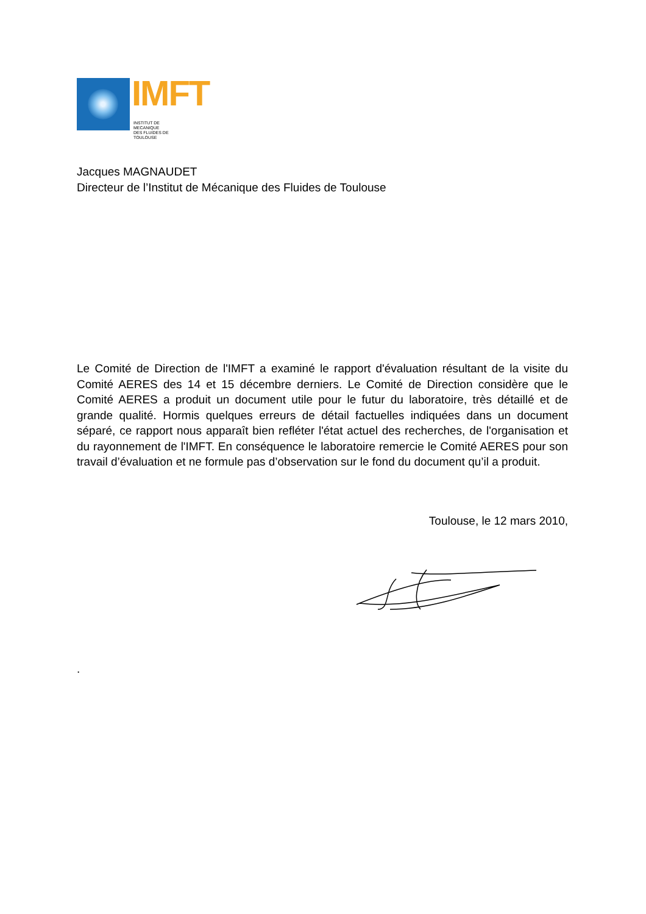IMFT
INSTITUT DE MECANIQUE
DES FLUIDES DE TOULOUSE
Jacques MAGNAUDET
Directeur de l’Institut de Mécanique des Fluides de Toulouse
Le Comité de Direction de l'IMFT a examiné le rapport d'évaluation résultant de la visite du Comité AERES des 14 et 15 décembre derniers. Le Comité de Direction considère que le Comité AERES a produit un document utile pour le futur du laboratoire, très détaillé et de grande qualité. Hormis quelques erreurs de détail factuelles indiquées dans un document séparé, ce rapport nous apparaît bien refléter l'état actuel des recherches, de l'organisation et du rayonnement de l'IMFT. En conséquence le laboratoire remercie le Comité AERES pour son travail d’évaluation et ne formule pas d’observation sur le fond du document qu’il a produit.
Toulouse, le 12 mars 2010,
.